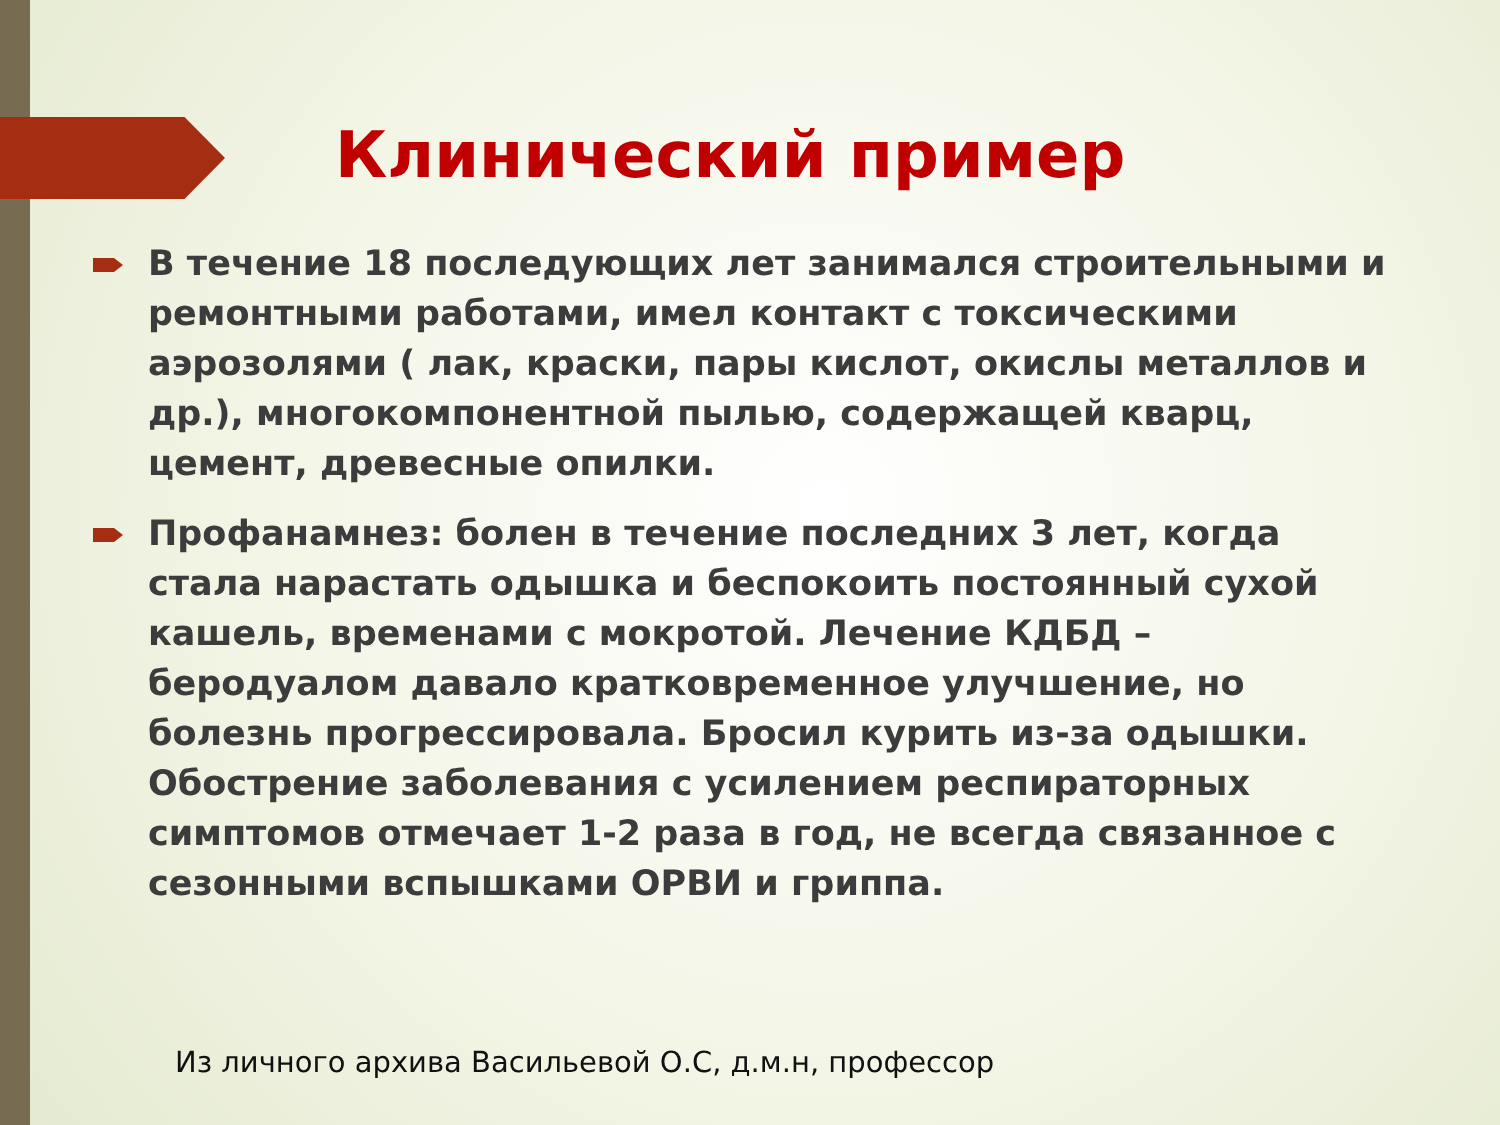Клинический пример
В течение 18 последующих лет занимался строительными и ремонтными работами, имел контакт с токсическими аэрозолями ( лак, краски, пары кислот, окислы металлов и др.), многокомпонентной пылью, содержащей кварц, цемент, древесные опилки.
Профанамнез: болен в течение последних 3 лет, когда стала нарастать одышка и беспокоить постоянный сухой кашель, временами с мокротой. Лечение КДБД – беродуалом давало кратковременное улучшение, но болезнь прогрессировала. Бросил курить из-за одышки. Обострение заболевания с усилением респираторных симптомов отмечает 1-2 раза в год, не всегда связанное с сезонными вспышками ОРВИ и гриппа.
Из личного архива Васильевой О.С, д.м.н, профессор